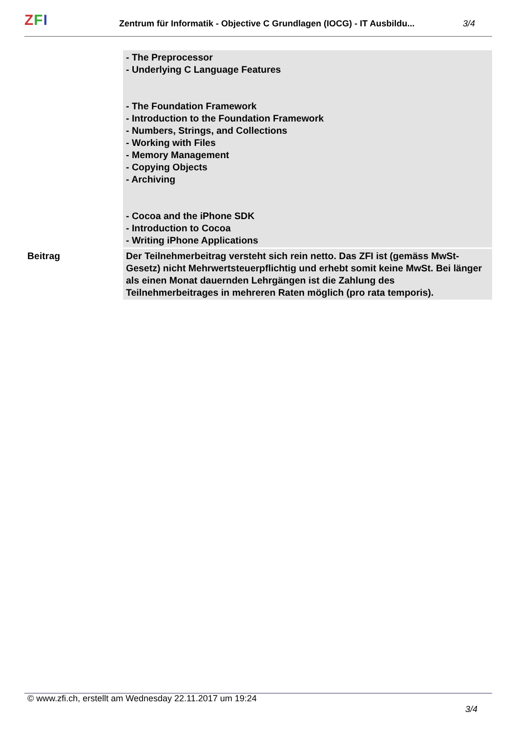ZFI
Zentrum für Informatik - Objective C Grundlagen (IOCG) - IT Ausbildu...
3/4
| | - The Preprocessor - Underlying C Language Features - The Foundation Framework - Introduction to the Foundation Framework - Numbers, Strings, and Collections - Working with Files - Memory Management - Copying Objects - Archiving - Cocoa and the iPhone SDK - Introduction to Cocoa - Writing iPhone Applications |
| Beitrag | Der Teilnehmerbeitrag versteht sich rein netto. Das ZFI ist (gemäss MwSt-Gesetz) nicht Mehrwertsteuerpflichtig und erhebt somit keine MwSt. Bei länger als einen Monat dauernden Lehrgängen ist die Zahlung des Teilnehmerbeitrages in mehreren Raten möglich (pro rata temporis). |
© www.zfi.ch, erstellt am Wednesday 22.11.2017 um 19:24 3/4